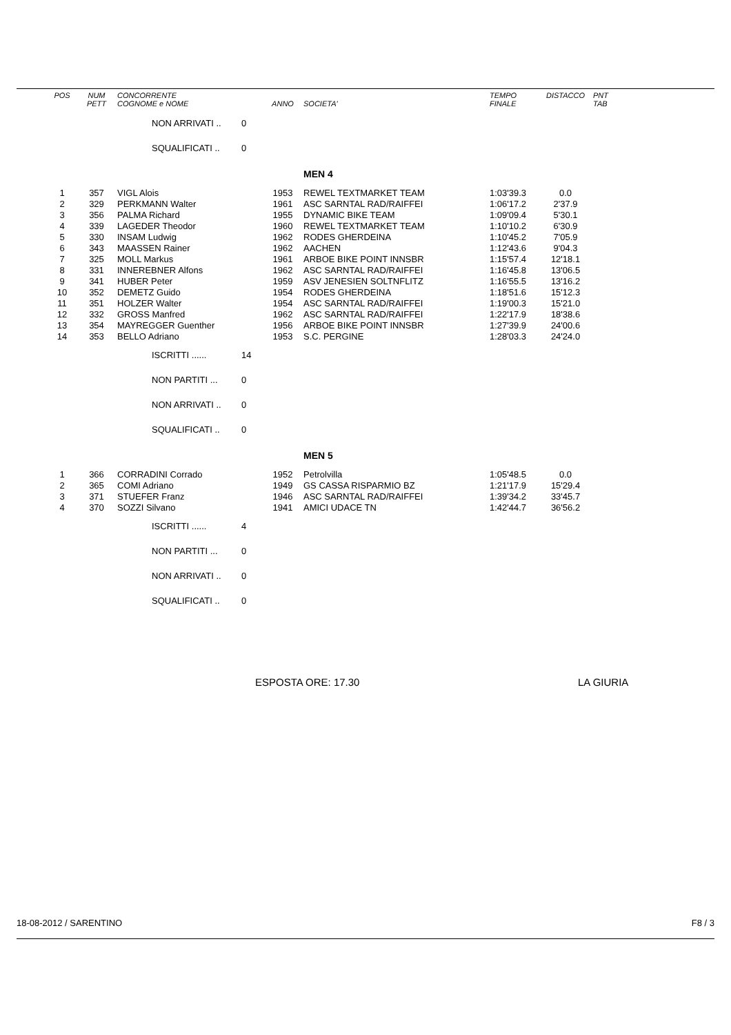| POS | NUM PETT | CONCORRENTE COGNOME e NOME | | ANNO | SOCIETA' | TEMPO FINALE | DISTACCO | PNT TAB |
| --- | --- | --- | --- | --- | --- | --- | --- | --- |
| | | NON ARRIVATI .. | 0 | | | | | |
| | | SQUALIFICATI .. | 0 | | | | | |
| | | | | | MEN 4 | | | |
| 1 | 357 | VIGL Alois | | 1953 | REWEL TEXTMARKET TEAM | 1:03'39.3 | 0.0 | |
| 2 | 329 | PERKMANN Walter | | 1961 | ASC SARNTAL RAD/RAIFFEI | 1:06'17.2 | 2'37.9 | |
| 3 | 356 | PALMA Richard | | 1955 | DYNAMIC BIKE TEAM | 1:09'09.4 | 5'30.1 | |
| 4 | 339 | LAGEDER Theodor | | 1960 | REWEL TEXTMARKET TEAM | 1:10'10.2 | 6'30.9 | |
| 5 | 330 | INSAM Ludwig | | 1962 | RODES GHERDEINA | 1:10'45.2 | 7'05.9 | |
| 6 | 343 | MAASSEN Rainer | | 1962 | AACHEN | 1:12'43.6 | 9'04.3 | |
| 7 | 325 | MOLL Markus | | 1961 | ARBOE BIKE POINT INNSBR | 1:15'57.4 | 12'18.1 | |
| 8 | 331 | INNEREBNER Alfons | | 1962 | ASC SARNTAL RAD/RAIFFEI | 1:16'45.8 | 13'06.5 | |
| 9 | 341 | HUBER Peter | | 1959 | ASV JENESIEN SOLTNFLITZ | 1:16'55.5 | 13'16.2 | |
| 10 | 352 | DEMETZ Guido | | 1954 | RODES GHERDEINA | 1:18'51.6 | 15'12.3 | |
| 11 | 351 | HOLZER Walter | | 1954 | ASC SARNTAL RAD/RAIFFEI | 1:19'00.3 | 15'21.0 | |
| 12 | 332 | GROSS Manfred | | 1962 | ASC SARNTAL RAD/RAIFFEI | 1:22'17.9 | 18'38.6 | |
| 13 | 354 | MAYREGGER Guenther | | 1956 | ARBOE BIKE POINT INNSBR | 1:27'39.9 | 24'00.6 | |
| 14 | 353 | BELLO Adriano | | 1953 | S.C. PERGINE | 1:28'03.3 | 24'24.0 | |
| | | ISCRITTI ...... | 14 | | | | | |
| | | NON PARTITI ... | 0 | | | | | |
| | | NON ARRIVATI .. | 0 | | | | | |
| | | SQUALIFICATI .. | 0 | | | | | |
| | | | | | MEN 5 | | | |
| 1 | 366 | CORRADINI Corrado | | 1952 | Petrolvilla | 1:05'48.5 | 0.0 | |
| 2 | 365 | COMI Adriano | | 1949 | GS CASSA RISPARMIO BZ | 1:21'17.9 | 15'29.4 | |
| 3 | 371 | STUEFER Franz | | 1946 | ASC SARNTAL RAD/RAIFFEI | 1:39'34.2 | 33'45.7 | |
| 4 | 370 | SOZZI Silvano | | 1941 | AMICI UDACE TN | 1:42'44.7 | 36'56.2 | |
| | | ISCRITTI ...... | 4 | | | | | |
| | | NON PARTITI ... | 0 | | | | | |
| | | NON ARRIVATI .. | 0 | | | | | |
| | | SQUALIFICATI .. | 0 | | | | | |
ESPOSTA ORE: 17.30 LA GIURIA
18-08-2012 / SARENTINO F8 / 3